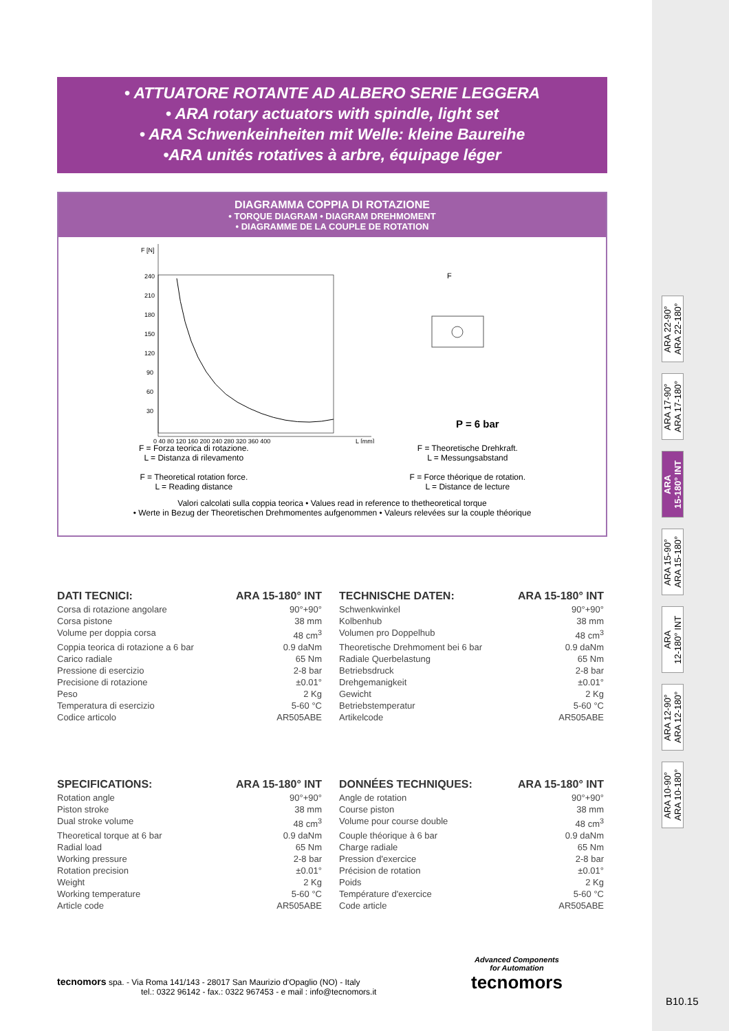• ATTUATORE ROTANTE AD ALBERO SERIE LEGGERA
• ARA rotary actuators with spindle, light set
• ARA Schwenkeinheiten mit Welle: kleine Baureihe
•ARA unités rotatives à arbre, équipage léger
DIAGRAMMA COPPIA DI ROTAZIONE
• TORQUE DIAGRAM • DIAGRAM DREHMOMENT
• DIAGRAMME DE LA COUPLE DE ROTATION
F [N]
240
210
180
150
120
90
60
30
0 40 80 120 160 200 240 280 320 360 400
L [mm]
P = 6 bar
F
F = Forza teorica di rotazione.
L = Distanza di rilevamento
F = Theoretical rotation force.
L = Reading distance
F = Theoretische Drehkraft.
L = Messungsabstand
F = Force théorique de rotation.
L = Distance de lecture
Valori calcolati sulla coppia teorica • Values read in reference to thetheoretical torque
• Werte in Bezug der Theoretischen Drehmomentes aufgenommen • Valeurs relevées sur la couple théorique
ARA 22-90°
ARA 22-180°
ARA 17-90°
ARA 17-180°
ARA
15-180° INT
ARA 15-90°
ARA 15-180°
ARA
12-180° INT
ARA 12-90°
ARA 12-180°
ARA 10-90°
ARA 10-180°
DATI TECNICI: ARA 15-180° INT
Corsa di rotazione angolare 90°+90°
Corsa pistone 38 mm
Volume per doppia corsa 48 cm<sup>3</sup>
Coppia teorica di rotazione a 6 bar 0.9 daNm
Carico radiale 65 Nm
Pressione di esercizio 2-8 bar
Precisione di rotazione ±0.01°
Peso 2 Kg
Temperatura di esercizio 5-60 °C
Codice articolo AR505ABE
TECHNISCHE DATEN: ARA 15-180° INT
Schwenkwinkel 90°+90°
Kolbenhub 38 mm
Volumen pro Doppelhub 48 cm<sup>3</sup>
Theoretische Drehmoment bei 6 bar 0.9 daNm
Radiale Querbelastung 65 Nm
Betriebsdruck 2-8 bar
Drehgemanigkeit ±0.01°
Gewicht 2 Kg
Betriebstemperatur 5-60 °C
Artikelcode AR505ABE
SPECIFICATIONS: ARA 15-180° INT
Rotation angle 90°+90°
Piston stroke 38 mm
Dual stroke volume 48 cm<sup>3</sup>
Theoretical torque at 6 bar 0.9 daNm
Radial load 65 Nm
Working pressure 2-8 bar
Rotation precision ±0.01°
Weight 2 Kg
Working temperature 5-60 °C
Article code AR505ABE
DONNÉES TECHNIQUES: ARA 15-180° INT
Angle de rotation 90°+90°
Course piston 38 mm
Volume pour course double 48 cm<sup>3</sup>
Couple théorique à 6 bar 0.9 daNm
Charge radiale 65 Nm
Pression d'exercice 2-8 bar
Précision de rotation ±0.01°
Poids 2 Kg
Température d'exercice 5-60 °C
Code article AR505ABE
tecnomors spa. - Via Roma 141/143 - 28017 San Maurizio d'Opaglio (NO) - Italy
tel.: 0322 96142 - fax.: 0322 967453 - e mail : info@tecnomors.it
Advanced Components
for Automation
tecnomors
B10.15